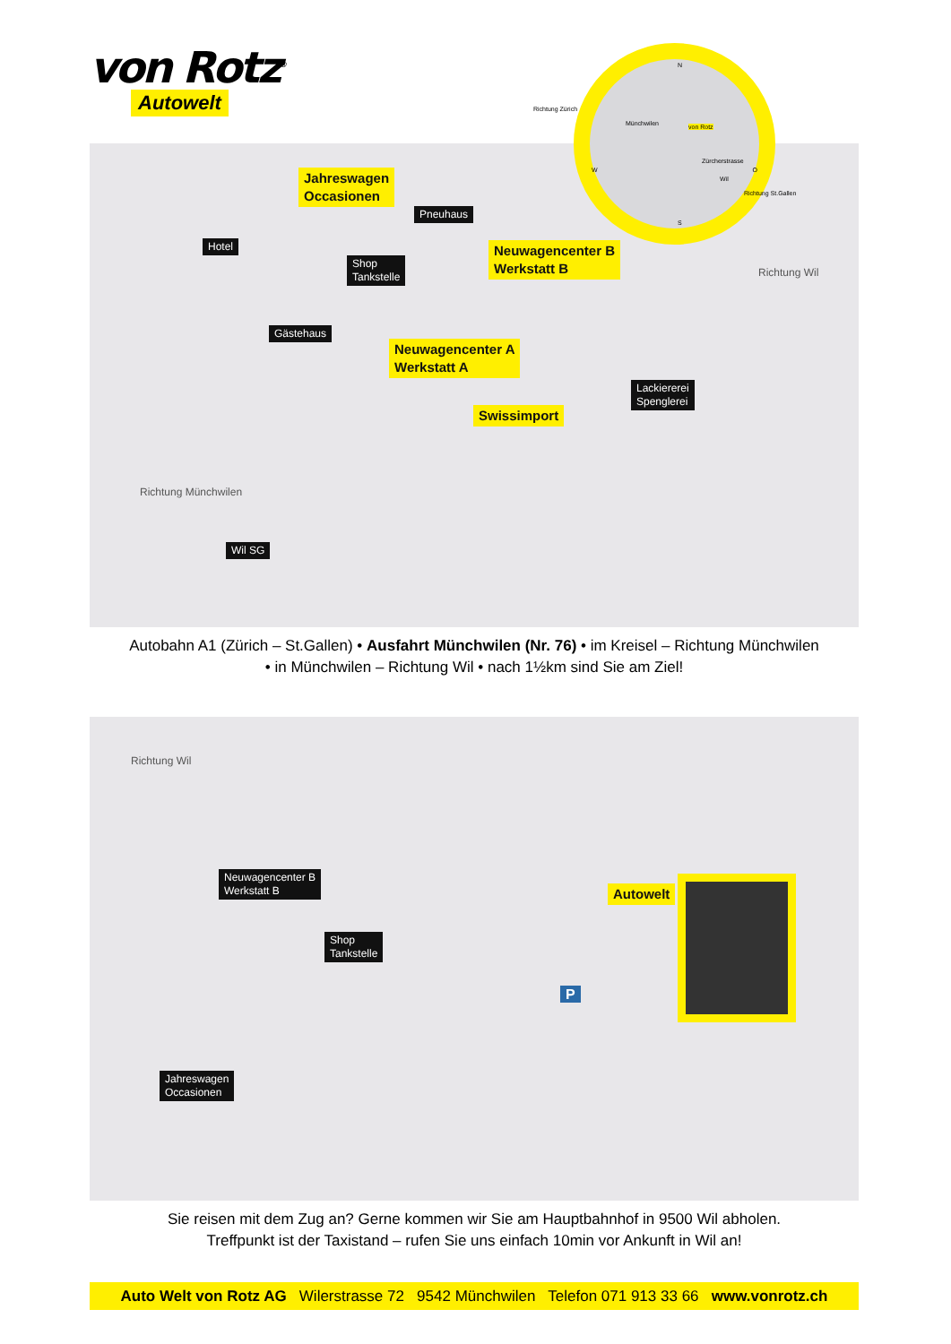von Rotz<sup>®</sup>
Autowelt
Jahreswagen
Occasionen
Pneuhaus
Hotel
Shop
Tankstelle
Neuwagencenter B
Werkstatt B
Gästehaus
Neuwagencenter A
Werkstatt A
Lackiererei
Spenglerei
Swissimport
Richtung Wil
Richtung Münchwilen
Wil SG
N
Münchwilen von Rotz
Zürcherstrasse
Wil
W O
S
Richtung Zürich
Richtung St.Gallen
Autobahn A1 (Zürich – St.Gallen) • Ausfahrt Münchwilen (Nr. 76) • im Kreisel – Richtung Münchwilen
• in Münchwilen – Richtung Wil • nach 1½km sind Sie am Ziel!
Richtung Wil
Neuwagencenter B
Werkstatt B
Shop
Tankstelle
Autowelt
Jahreswagen
Occasionen
P
Sie reisen mit dem Zug an? Gerne kommen wir Sie am Hauptbahnhof in 9500 Wil abholen.
Treffpunkt ist der Taxistand – rufen Sie uns einfach 10min vor Ankunft in Wil an!
Auto Welt von Rotz AG Wilerstrasse 72 9542 Münchwilen Telefon 071 913 33 66 www.vonrotz.ch